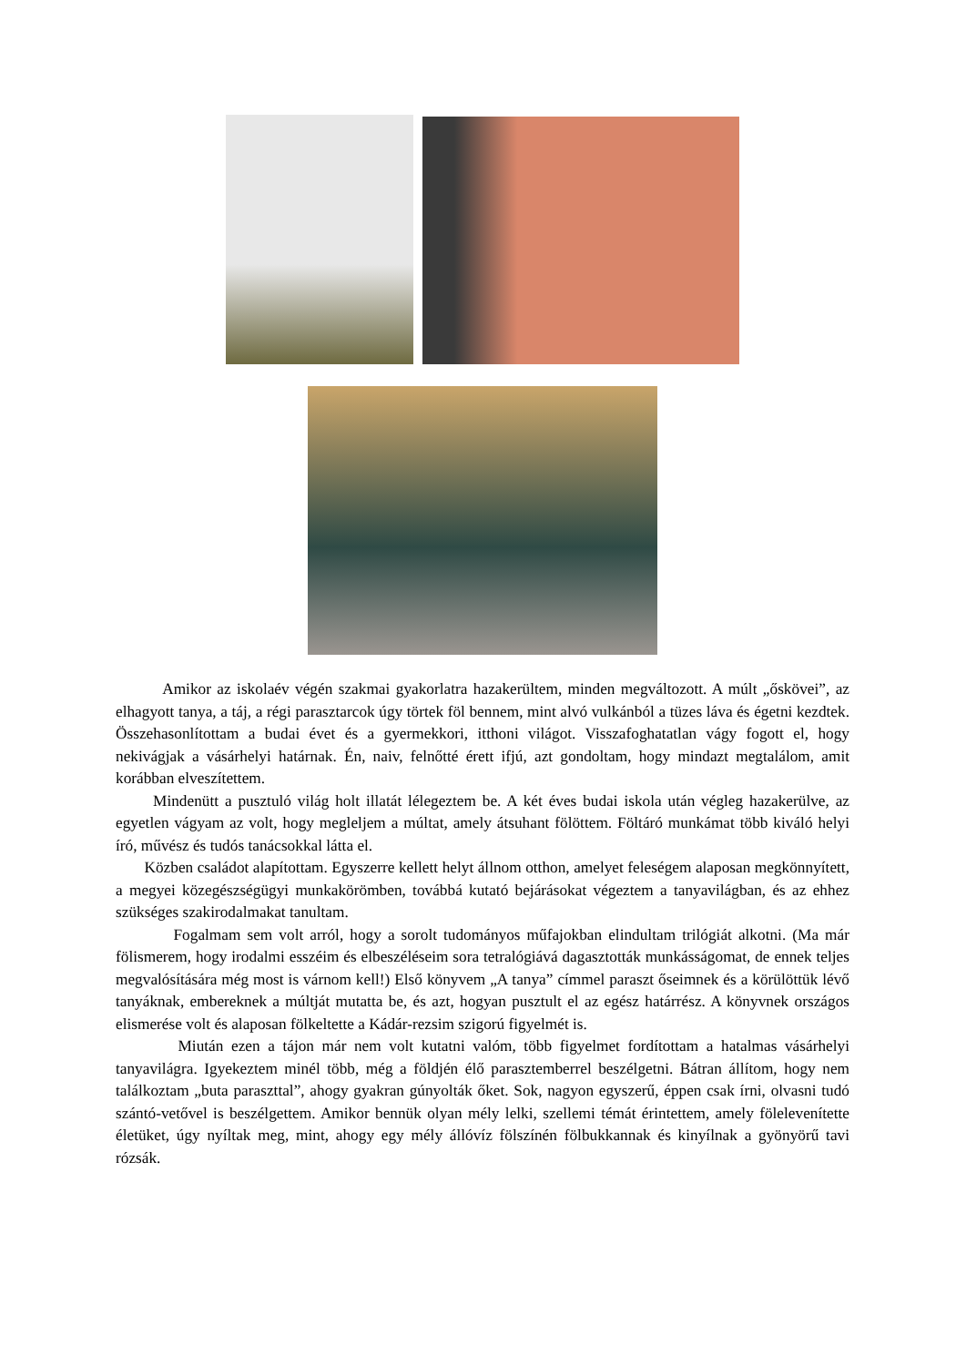Amikor az iskolaév végén szakmai gyakorlatra hazakerültem, minden megváltozott. A múlt „őskövei”, az elhagyott tanya, a táj, a régi parasztarcok úgy törtek föl bennem, mint alvó vulkánból a tüzes láva és égetni kezdtek. Összehasonlítottam a budai évet és a gyermekkori, itthoni világot. Visszafoghatatlan vágy fogott el, hogy nekivágjak a vásárhelyi határnak. Én, naiv, felnőtté érett ifjú, azt gondoltam, hogy mindazt megtalálom, amit korábban elveszítettem.
Mindenütt a pusztuló világ holt illatát lélegeztem be. A két éves budai iskola után végleg hazakerülve, az egyetlen vágyam az volt, hogy megleljem a múltat, amely átsuhant fölöttem. Föltáró munkámat több kiváló helyi író, művész és tudós tanácsokkal látta el.
Közben családot alapítottam. Egyszerre kellett helyt állnom otthon, amelyet feleségem alaposan megkönnyített, a megyei közegészségügyi munkakörömben, továbbá kutató bejárásokat végeztem a tanyavilágban, és az ehhez szükséges szakirodalmakat tanultam.
Fogalmam sem volt arról, hogy a sorolt tudományos műfajokban elindultam trilógiát alkotni. (Ma már fölismerem, hogy irodalmi esszéim és elbeszéléseim sora tetralógiává dagasztották munkásságomat, de ennek teljes megvalósítására még most is várnom kell!) Első könyvem „A tanya” címmel paraszt őseimnek és a körülöttük lévő tanyáknak, embereknek a múltját mutatta be, és azt, hogyan pusztult el az egész határrész. A könyvnek országos elismerése volt és alaposan fölkeltette a Kádár-rezsim szigorú figyelmét is.
Miután ezen a tájon már nem volt kutatni valóm, több figyelmet fordítottam a hatalmas vásárhelyi tanyavilágra. Igyekeztem minél több, még a földjén élő parasztemberrel beszélgetni. Bátran állítom, hogy nem találkoztam „buta paraszttal”, ahogy gyakran gúnyolták őket. Sok, nagyon egyszerű, éppen csak írni, olvasni tudó szántó-vetővel is beszélgettem. Amikor bennük olyan mély lelki, szellemi témát érintettem, amely fölelevenítette életüket, úgy nyíltak meg, mint, ahogy egy mély állóvíz fölszínén fölbukkannak és kinyílnak a gyönyörű tavi rózsák.